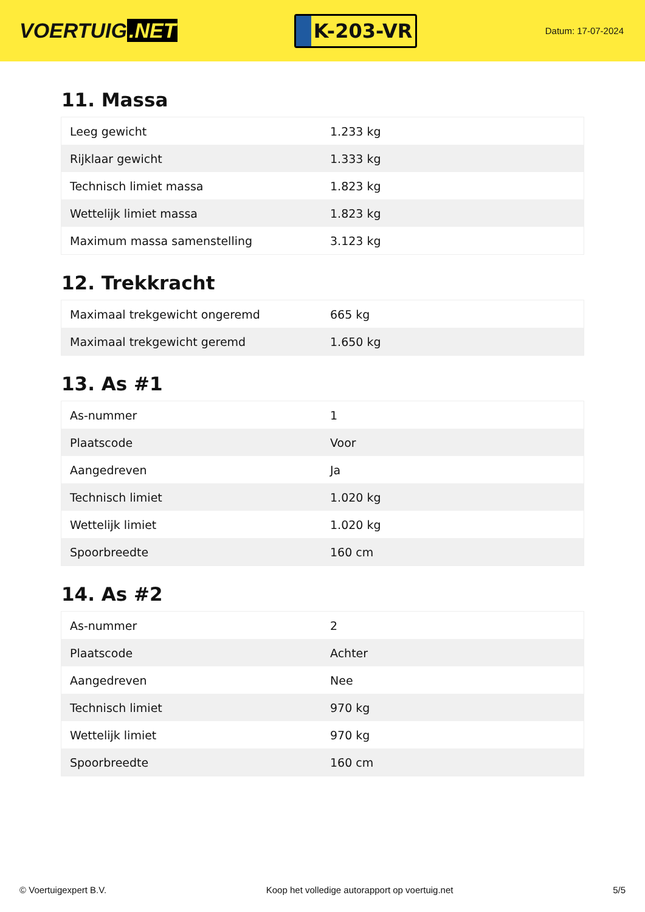VOERTUIG.NET
K-203-VR
Datum: 17-07-2024
11. Massa
| Leeg gewicht | 1.233 kg |
| Rijklaar gewicht | 1.333 kg |
| Technisch limiet massa | 1.823 kg |
| Wettelijk limiet massa | 1.823 kg |
| Maximum massa samenstelling | 3.123 kg |
12. Trekkracht
| Maximaal trekgewicht ongeremd | 665 kg |
| Maximaal trekgewicht geremd | 1.650 kg |
13. As #1
| As-nummer | 1 |
| Plaatscode | Voor |
| Aangedreven | Ja |
| Technisch limiet | 1.020 kg |
| Wettelijk limiet | 1.020 kg |
| Spoorbreedte | 160 cm |
14. As #2
| As-nummer | 2 |
| Plaatscode | Achter |
| Aangedreven | Nee |
| Technisch limiet | 970 kg |
| Wettelijk limiet | 970 kg |
| Spoorbreedte | 160 cm |
© Voertuigexpert B.V. Koop het volledige autorapport op voertuig.net 5/5